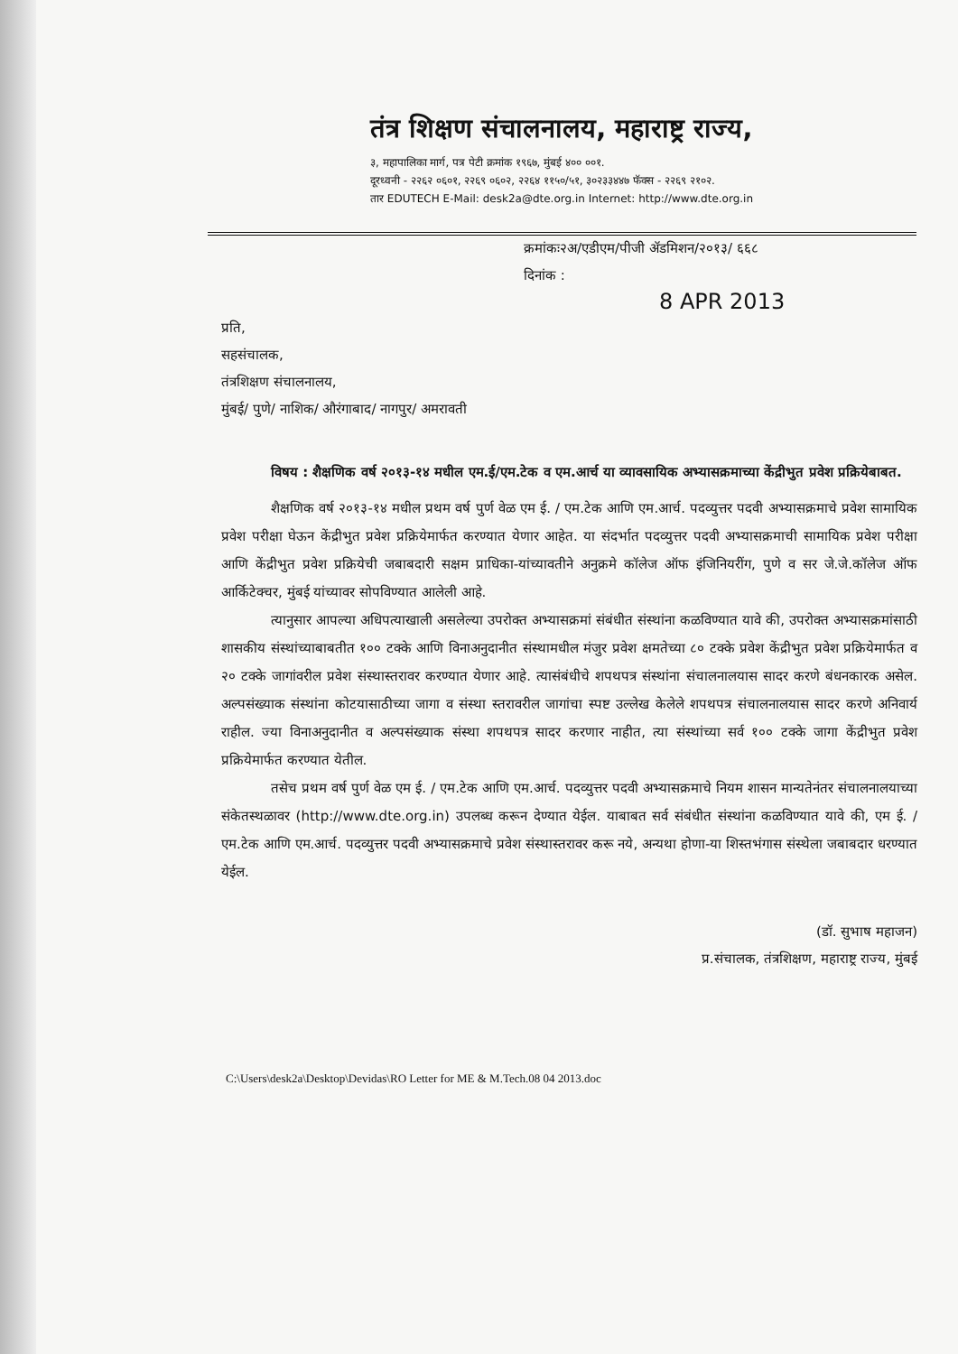तंत्र शिक्षण संचालनालय, महाराष्ट्र राज्य,
३, महापालिका मार्ग, पत्र पेटी क्रमांक १९६७, मुंबई ४०० ००१.
दूरध्वनी - २२६२ ०६०१, २२६९ ०६०२, २२६४ ११५०/५१, ३०२३३४४७ फॅक्स - २२६९ २१०२.
तार EDUTECH E-Mail: desk2a@dte.org.in Internet: http://www.dte.org.in
क्रमांकः२अ/एडीएम/पीजी ॲडमिशन/२०१३/ ६६८
दिनांक :
8 APR 2013
प्रति,
सहसंचालक,
तंत्रशिक्षण संचालनालय,
मुंबई/ पुणे/ नाशिक/ औरंगाबाद/ नागपुर/ अमरावती
विषय : शैक्षणिक वर्ष २०१३-१४ मधील एम.ई/एम.टेक व एम.आर्च या व्यावसायिक अभ्यासक्रमाच्या केंद्रीभुत प्रवेश प्रक्रियेबाबत.
शैक्षणिक वर्ष २०१३-१४ मधील प्रथम वर्ष पुर्ण वेळ एम ई. / एम.टेक आणि एम.आर्च. पदव्युत्तर पदवी अभ्यासक्रमाचे प्रवेश सामायिक प्रवेश परीक्षा घेऊन केंद्रीभुत प्रवेश प्रक्रियेमार्फत करण्यात येणार आहेत. या संदर्भात पदव्युत्तर पदवी अभ्यासक्रमाची सामायिक प्रवेश परीक्षा आणि केंद्रीभुत प्रवेश प्रक्रियेची जबाबदारी सक्षम प्राधिका-यांच्यावतीने अनुक्रमे कॉलेज ऑफ इंजिनियरींग, पुणे व सर जे.जे.कॉलेज ऑफ आर्किटेक्चर, मुंबई यांच्यावर सोपविण्यात आलेली आहे.
त्यानुसार आपल्या अधिपत्याखाली असलेल्या उपरोक्त अभ्यासक्रमां संबंधीत संस्थांना कळविण्यात यावे की, उपरोक्त अभ्यासक्रमांसाठी शासकीय संस्थांच्याबाबतीत १०० टक्के आणि विनाअनुदानीत संस्थामधील मंजुर प्रवेश क्षमतेच्या ८० टक्के प्रवेश केंद्रीभुत प्रवेश प्रक्रियेमार्फत व २० टक्के जागांवरील प्रवेश संस्थास्तरावर करण्यात येणार आहे. त्यासंबंधीचे शपथपत्र संस्थांना संचालनालयास सादर करणे बंधनकारक असेल. अल्पसंख्याक संस्थांना कोटयासाठीच्या जागा व संस्था स्तरावरील जागांचा स्पष्ट उल्लेख केलेले शपथपत्र संचालनालयास सादर करणे अनिवार्य राहील. ज्या विनाअनुदानीत व अल्पसंख्याक संस्था शपथपत्र सादर करणार नाहीत, त्या संस्थांच्या सर्व १०० टक्के जागा केंद्रीभुत प्रवेश प्रक्रियेमार्फत करण्यात येतील.
तसेच प्रथम वर्ष पुर्ण वेळ एम ई. / एम.टेक आणि एम.आर्च. पदव्युत्तर पदवी अभ्यासक्रमाचे नियम शासन मान्यतेनंतर संचालनालयाच्या संकेतस्थळावर (http://www.dte.org.in) उपलब्ध करून देण्यात येईल. याबाबत सर्व संबंधीत संस्थांना कळविण्यात यावे की, एम ई. / एम.टेक आणि एम.आर्च. पदव्युत्तर पदवी अभ्यासक्रमाचे प्रवेश संस्थास्तरावर करू नये, अन्यथा होणा-या शिस्तभंगास संस्थेला जबाबदार धरण्यात येईल.
(डॉ. सुभाष महाजन)
प्र.संचालक, तंत्रशिक्षण, महाराष्ट्र राज्य, मुंबई
C:\Users\desk2a\Desktop\Devidas\RO Letter for ME & M.Tech.08 04 2013.doc